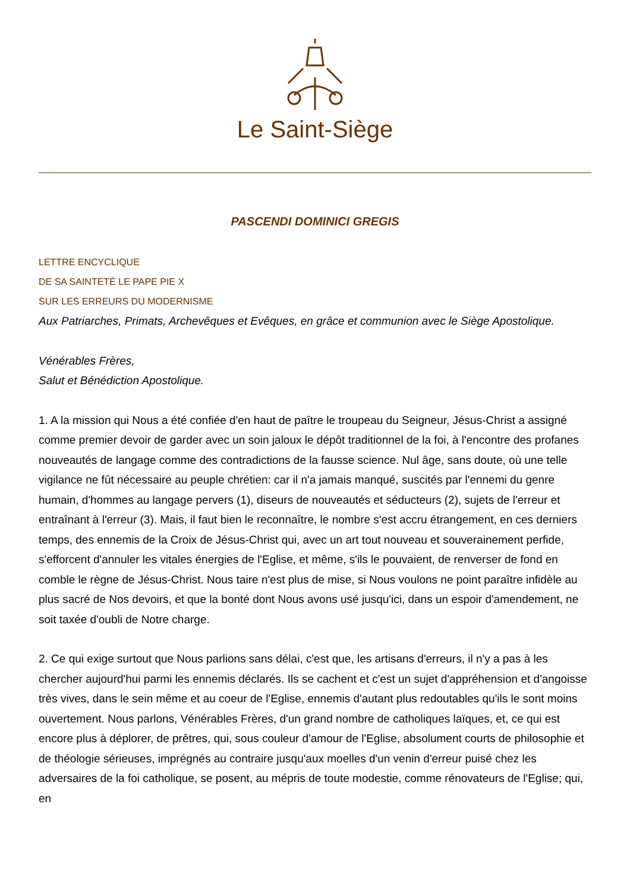Le Saint-Siège
PASCENDI DOMINICI GREGIS
LETTRE ENCYCLIQUE
DE SA SAINTETÉ LE PAPE PIE X
SUR LES ERREURS DU MODERNISME
Aux Patriarches, Primats, Archevêques et Evêques, en grâce et communion avec le Siège Apostolique.
Vénérables Frères,
Salut et Bénédiction Apostolique.
1. A la mission qui Nous a été confiée d'en haut de paître le troupeau du Seigneur, Jésus-Christ a assigné comme premier devoir de garder avec un soin jaloux le dépôt traditionnel de la foi, à l'encontre des profanes nouveautés de langage comme des contradictions de la fausse science. Nul âge, sans doute, où une telle vigilance ne fût nécessaire au peuple chrétien: car il n'a jamais manqué, suscités par l'ennemi du genre humain, d'hommes au langage pervers (1), diseurs de nouveautés et séducteurs (2), sujets de l'erreur et entraînant à l'erreur (3). Mais, il faut bien le reconnaître, le nombre s'est accru étrangement, en ces derniers temps, des ennemis de la Croix de Jésus-Christ qui, avec un art tout nouveau et souverainement perfide, s'efforcent d'annuler les vitales énergies de l'Eglise, et même, s'ils le pouvaient, de renverser de fond en comble le règne de Jésus-Christ. Nous taire n'est plus de mise, si Nous voulons ne point paraître infidèle au plus sacré de Nos devoirs, et que la bonté dont Nous avons usé jusqu'ici, dans un espoir d'amendement, ne soit taxée d'oubli de Notre charge.
2. Ce qui exige surtout que Nous parlions sans délai, c'est que, les artisans d'erreurs, il n'y a pas à les chercher aujourd'hui parmi les ennemis déclarés. Ils se cachent et c'est un sujet d'appréhension et d'angoisse très vives, dans le sein même et au coeur de l'Eglise, ennemis d'autant plus redoutables qu'ils le sont moins ouvertement. Nous parlons, Vénérables Frères, d'un grand nombre de catholiques laïques, et, ce qui est encore plus à déplorer, de prêtres, qui, sous couleur d'amour de l'Eglise, absolument courts de philosophie et de théologie sérieuses, imprégnés au contraire jusqu'aux moelles d'un venin d'erreur puisé chez les adversaires de la foi catholique, se posent, au mépris de toute modestie, comme rénovateurs de l'Eglise; qui, en